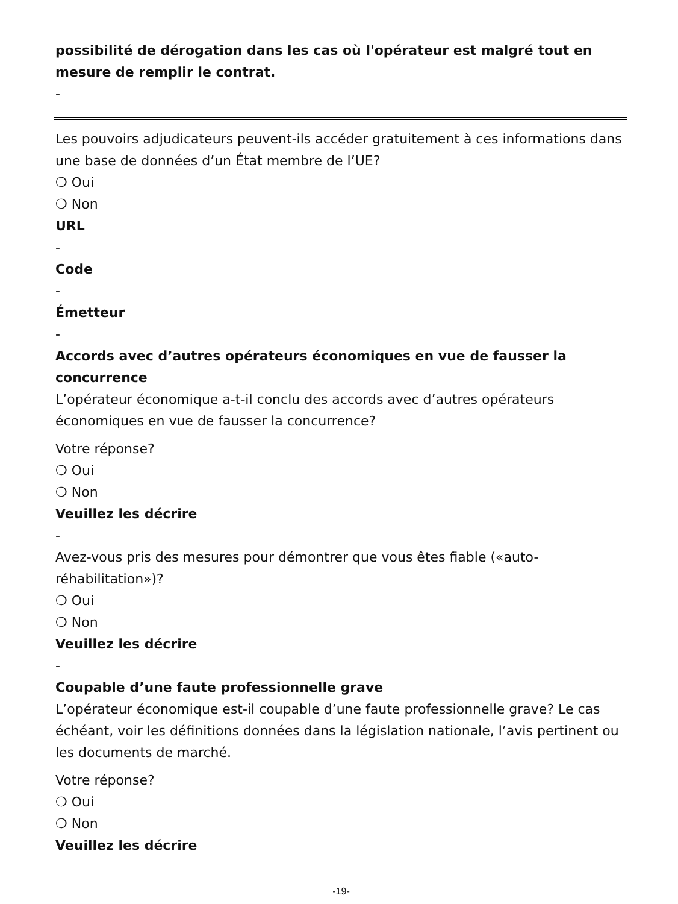possibilité de dérogation dans les cas où l'opérateur est malgré tout en mesure de remplir le contrat.
-
Les pouvoirs adjudicateurs peuvent-ils accéder gratuitement à ces informations dans une base de données d’un État membre de l’UE?
❍ Oui
❍ Non
URL
-
Code
-
Émetteur
-
Accords avec d’autres opérateurs économiques en vue de fausser la concurrence
L’opérateur économique a-t-il conclu des accords avec d’autres opérateurs économiques en vue de fausser la concurrence?
Votre réponse?
❍ Oui
❍ Non
Veuillez les décrire
-
Avez-vous pris des mesures pour démontrer que vous êtes fiable («auto-réhabilitation»)?
❍ Oui
❍ Non
Veuillez les décrire
-
Coupable d’une faute professionnelle grave
L’opérateur économique est-il coupable d’une faute professionnelle grave? Le cas échéant, voir les définitions données dans la législation nationale, l’avis pertinent ou les documents de marché.
Votre réponse?
❍ Oui
❍ Non
Veuillez les décrire
-19-